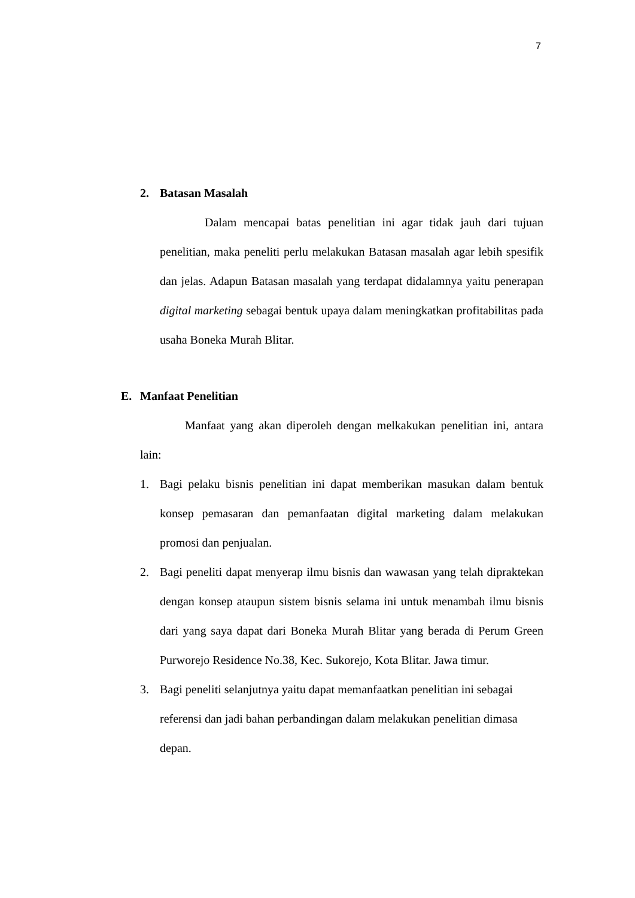7
2. Batasan Masalah
Dalam mencapai batas penelitian ini agar tidak jauh dari tujuan penelitian, maka peneliti perlu melakukan Batasan masalah agar lebih spesifik dan jelas. Adapun Batasan masalah yang terdapat didalamnya yaitu penerapan digital marketing sebagai bentuk upaya dalam meningkatkan profitabilitas pada usaha Boneka Murah Blitar.
E. Manfaat Penelitian
Manfaat yang akan diperoleh dengan melkakukan penelitian ini, antara lain:
1. Bagi pelaku bisnis penelitian ini dapat memberikan masukan dalam bentuk konsep pemasaran dan pemanfaatan digital marketing dalam melakukan promosi dan penjualan.
2. Bagi peneliti dapat menyerap ilmu bisnis dan wawasan yang telah dipraktekan dengan konsep ataupun sistem bisnis selama ini untuk menambah ilmu bisnis dari yang saya dapat dari Boneka Murah Blitar yang berada di Perum Green Purworejo Residence No.38, Kec. Sukorejo, Kota Blitar. Jawa timur.
3. Bagi peneliti selanjutnya yaitu dapat memanfaatkan penelitian ini sebagai referensi dan jadi bahan perbandingan dalam melakukan penelitian dimasa depan.